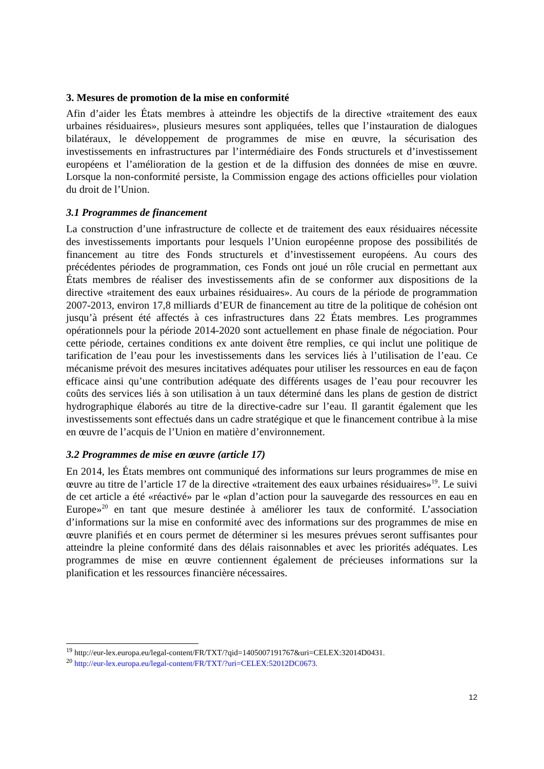3. Mesures de promotion de la mise en conformité
Afin d’aider les États membres à atteindre les objectifs de la directive «traitement des eaux urbaines résiduaires», plusieurs mesures sont appliquées, telles que l’instauration de dialogues bilatéraux, le développement de programmes de mise en œuvre, la sécurisation des investissements en infrastructures par l’intermédiaire des Fonds structurels et d’investissement européens et l’amélioration de la gestion et de la diffusion des données de mise en œuvre. Lorsque la non-conformité persiste, la Commission engage des actions officielles pour violation du droit de l’Union.
3.1 Programmes de financement
La construction d’une infrastructure de collecte et de traitement des eaux résiduaires nécessite des investissements importants pour lesquels l’Union européenne propose des possibilités de financement au titre des Fonds structurels et d’investissement européens. Au cours des précédentes périodes de programmation, ces Fonds ont joué un rôle crucial en permettant aux États membres de réaliser des investissements afin de se conformer aux dispositions de la directive «traitement des eaux urbaines résiduaires». Au cours de la période de programmation 2007-2013, environ 17,8 milliards d’EUR de financement au titre de la politique de cohésion ont jusqu’à présent été affectés à ces infrastructures dans 22 États membres. Les programmes opérationnels pour la période 2014-2020 sont actuellement en phase finale de négociation. Pour cette période, certaines conditions ex ante doivent être remplies, ce qui inclut une politique de tarification de l’eau pour les investissements dans les services liés à l’utilisation de l’eau. Ce mécanisme prévoit des mesures incitatives adéquates pour utiliser les ressources en eau de façon efficace ainsi qu’une contribution adéquate des différents usages de l’eau pour recouvrer les coûts des services liés à son utilisation à un taux déterminé dans les plans de gestion de district hydrographique élaborés au titre de la directive-cadre sur l’eau. Il garantit également que les investissements sont effectués dans un cadre stratégique et que le financement contribue à la mise en œuvre de l’acquis de l’Union en matière d’environnement.
3.2 Programmes de mise en œuvre (article 17)
En 2014, les États membres ont communiqué des informations sur leurs programmes de mise en œuvre au titre de l’article 17 de la directive «traitement des eaux urbaines résiduaires»<sup>19</sup>. Le suivi de cet article a été «réactivé» par le «plan d’action pour la sauvegarde des ressources en eau en Europe»<sup>20</sup> en tant que mesure destinée à améliorer les taux de conformité. L’association d’informations sur la mise en conformité avec des informations sur des programmes de mise en œuvre planifiés et en cours permet de déterminer si les mesures prévues seront suffisantes pour atteindre la pleine conformité dans des délais raisonnables et avec les priorités adéquates. Les programmes de mise en œuvre contiennent également de précieuses informations sur la planification et les ressources financière nécessaires.
<sup>19</sup> http://eur-lex.europa.eu/legal-content/FR/TXT/?qid=1405007191767&uri=CELEX:32014D0431.
<sup>20</sup> http://eur-lex.europa.eu/legal-content/FR/TXT/?uri=CELEX:52012DC0673.
12